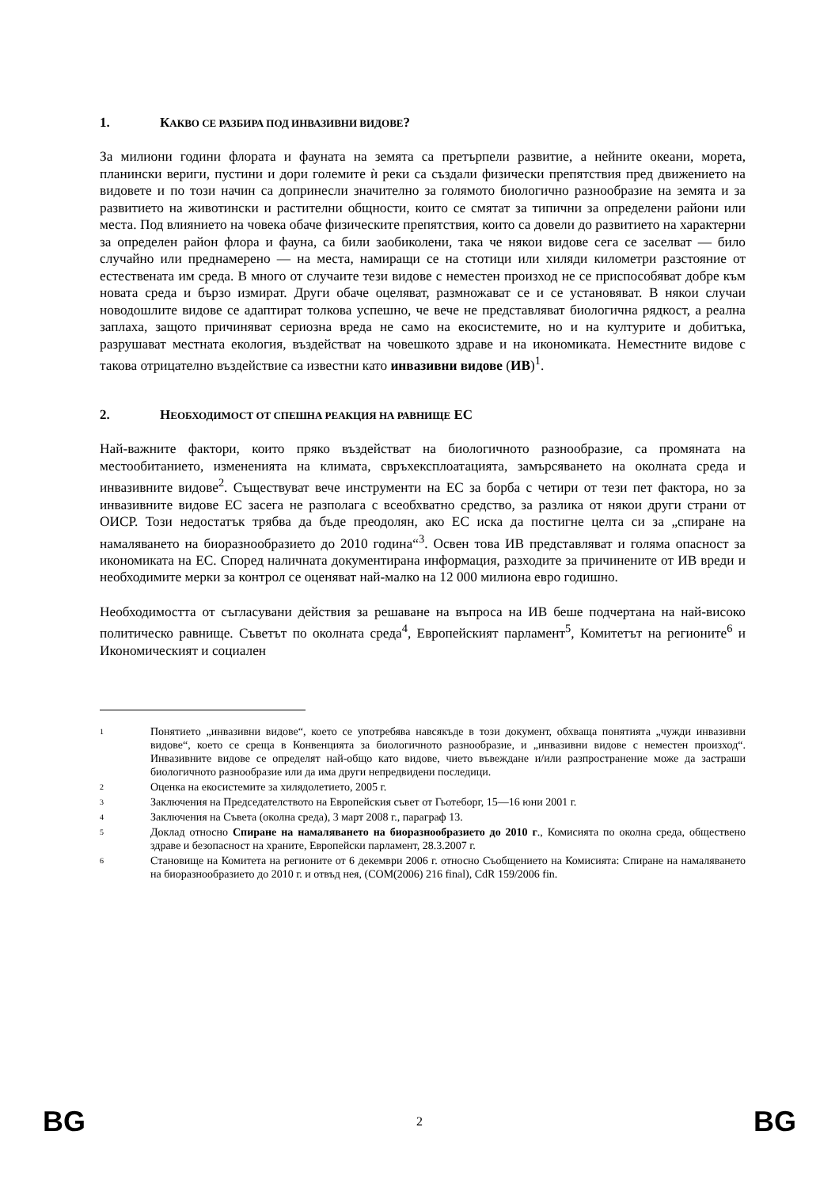1. КАКВО СЕ РАЗБИРА ПОД ИНВАЗИВНИ ВИДОВЕ?
За милиони години флората и фауната на земята са претърпели развитие, а нейните океани, морета, планински вериги, пустини и дори големите ѝ реки са създали физически препятствия пред движението на видовете и по този начин са допринесли значително за голямото биологично разнообразие на земята и за развитието на животински и растителни общности, които се смятат за типични за определени райони или места. Под влиянието на човека обаче физическите препятствия, които са довели до развитието на характерни за определен район флора и фауна, са били заобиколени, така че някои видове сега се заселват — било случайно или преднамерено — на места, намиращи се на стотици или хиляди километри разстояние от естествената им среда. В много от случаите тези видове с неместен произход не се приспособяват добре към новата среда и бързо измират. Други обаче оцеляват, размножават се и се установяват. В някои случаи новодошлите видове се адаптират толкова успешно, че вече не представляват биологична рядкост, а реална заплаха, защото причиняват сериозна вреда не само на екосистемите, но и на културите и добитъка, разрушават местната екология, въздействат на човешкото здраве и на икономиката. Неместните видове с такова отрицателно въздействие са известни като инвазивни видове (ИВ)<sup>1</sup>.
2. НЕОБХОДИМОСТ ОТ СПЕШНА РЕАКЦИЯ НА РАВНИЩЕ ЕС
Най-важните фактори, които пряко въздействат на биологичното разнообразие, са промяната на местообитанието, изменениятa на климата, свръхексплоатацията, замърсяването на околната среда и инвазивните видове<sup>2</sup>. Съществуват вече инструменти на ЕС за борба с четири от тези пет фактора, но за инвазивните видове ЕС засега не разполага с всеобхватно средство, за разлика от някои други страни от ОИСР. Този недостатък трябва да бъде преодолян, ако ЕС иска да постигне целта си за „спиране на намаляването на биоразнообразието до 2010 година“<sup>3</sup>. Освен това ИВ представляват и голяма опасност за икономиката на ЕС. Според наличната документирана информация, разходите за причинените от ИВ вреди и необходимите мерки за контрол се оценяват най-малко на 12 000 милиона евро годишно.
Необходимостта от съгласувани действия за решаване на въпроса на ИВ беше подчертана на най-високо политическо равнище. Съветът по околната среда<sup>4</sup>, Европейският парламент<sup>5</sup>, Комитетът на регионите<sup>6</sup> и Икономическият и социален
1 Понятието „инвазивни видове“, което се употребява навсякъде в този документ, обхваща понятията „чужди инвазивни видове“, което се среща в Конвенцията за биологичното разнообразие, и „инвазивни видове с неместен произход“. Инвазивните видове се определят най-общо като видове, чието въвеждане и/или разпространение може да застраши биологичното разнообразие или да има други непредвидени последици.
2 Оценка на екосистемите за хилядолетието, 2005 г.
3 Заключения на Председателството на Европейския съвет от Гьотеборг, 15—16 юни 2001 г.
4 Заключения на Съвета (околна среда), 3 март 2008 г., параграф 13.
5 Доклад относно Спиране на намаляването на биоразнообразието до 2010 г., Комисията по околна среда, обществено здраве и безопасност на храните, Европейски парламент, 28.3.2007 г.
6 Становище на Комитета на регионите от 6 декември 2006 г. относно Съобщението на Комисията: Спиране на намаляването на биоразнообразието до 2010 г. и отвъд нея, (COM(2006) 216 final), CdR 159/2006 fin.
BG 2 BG